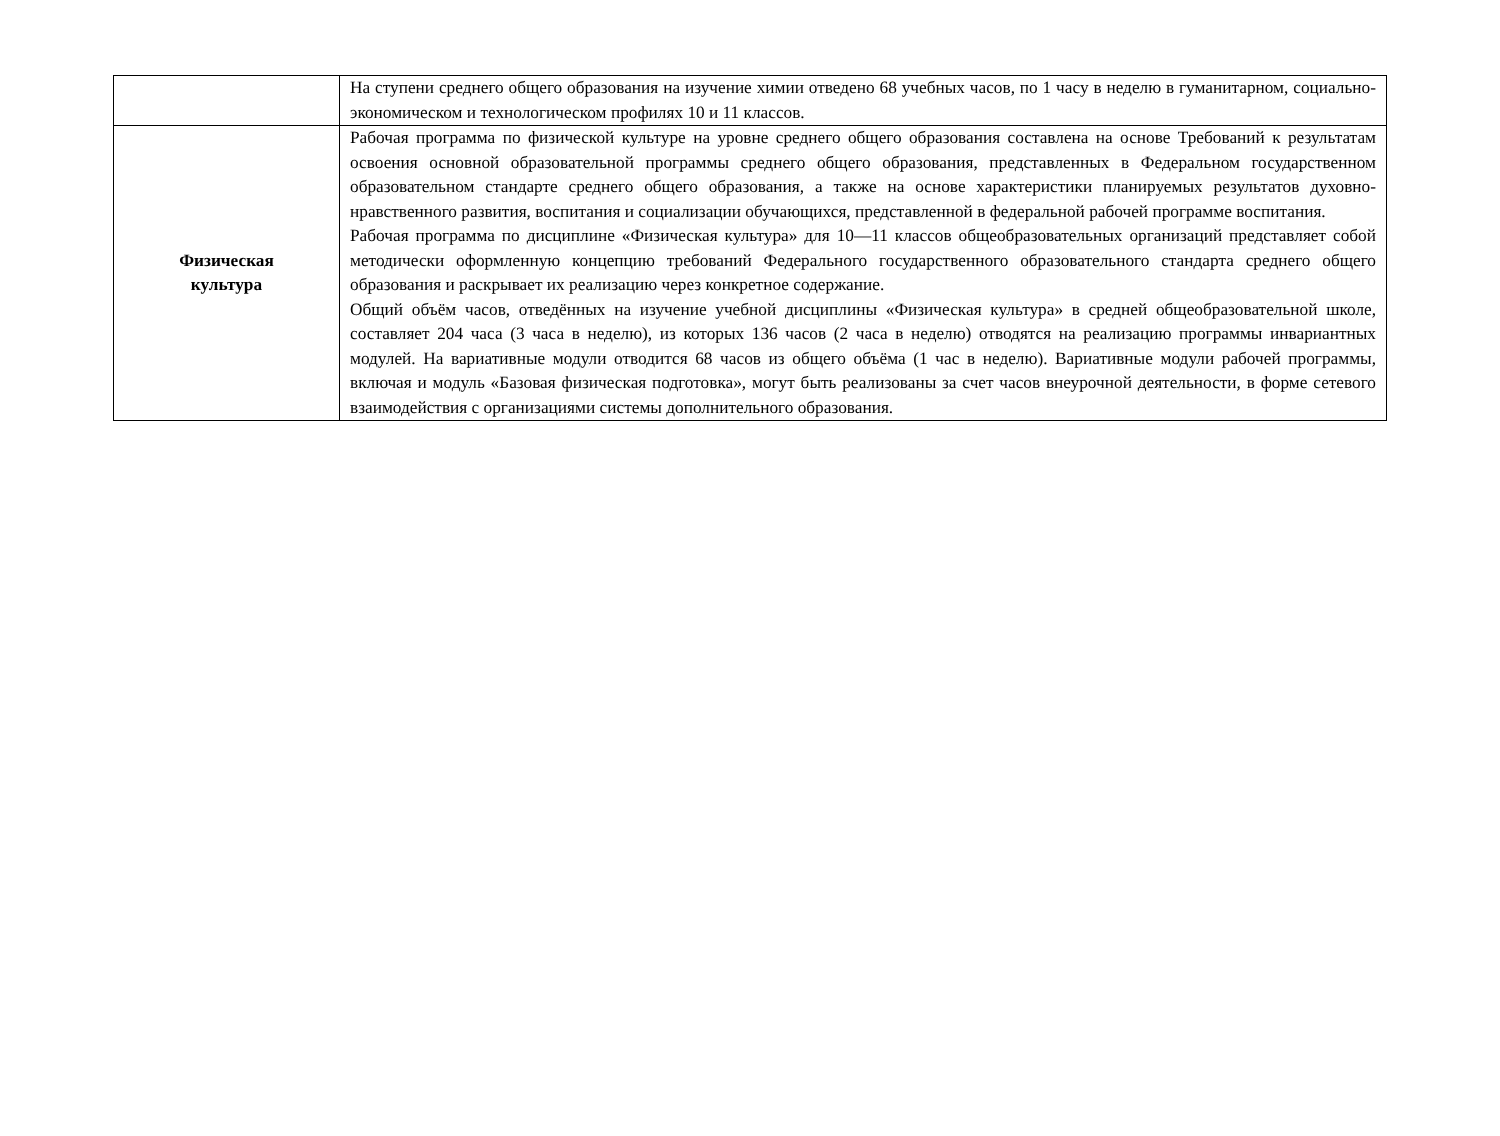| | На ступени среднего общего образования на изучение химии отведено 68 учебных часов, по 1 часу в неделю в гуманитарном, социально-экономическом и технологическом профилях 10 и 11 классов. |
| Физическая культура | Рабочая программа по физической культуре на уровне среднего общего образования составлена на основе Требований к результатам освоения основной образовательной программы среднего общего образования, представленных в Федеральном государственном образовательном стандарте среднего общего образования, а также на основе характеристики планируемых результатов духовно-нравственного развития, воспитания и социализации обучающихся, представленной в федеральной рабочей программе воспитания. Рабочая программа по дисциплине «Физическая культура» для 10—11 классов общеобразовательных организаций представляет собой методически оформленную концепцию требований Федерального государственного образовательного стандарта среднего общего образования и раскрывает их реализацию через конкретное содержание. Общий объём часов, отведённых на изучение учебной дисциплины «Физическая культура» в средней общеобразовательной школе, составляет 204 часа (3 часа в неделю), из которых 136 часов (2 часа в неделю) отводятся на реализацию программы инвариантных модулей. На вариативные модули отводится 68 часов из общего объёма (1 час в неделю). Вариативные модули рабочей программы, включая и модуль «Базовая физическая подготовка», могут быть реализованы за счет часов внеурочной деятельности, в форме сетевого взаимодействия с организациями системы дополнительного образования. |